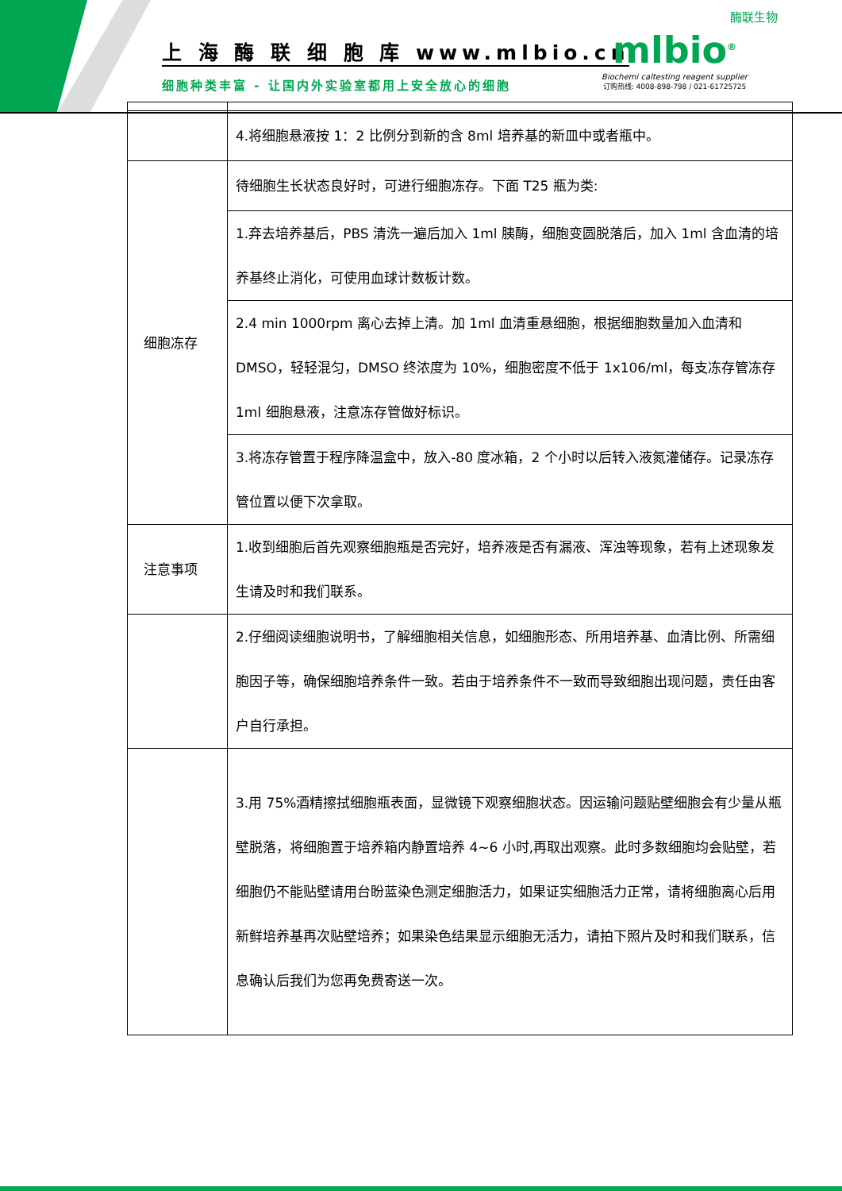上 海 酶 联 细 胞 库 www.mlbio.cn
细胞种类丰富 - 让国内外实验室都用上安全放心的细胞
酶联生物
mlbio<sup>®</sup>
Biochemi caltesting reagent supplier
订购热线: 4008-898-798 / 021-61725725
| | 4.将细胞悬液按 1：2 比例分到新的含 8ml 培养基的新皿中或者瓶中。 |
| 细胞冻存 | 待细胞生长状态良好时，可进行细胞冻存。下面 T25 瓶为类: |
| | 1.弃去培养基后，PBS 清洗一遍后加入 1ml 胰酶，细胞变圆脱落后，加入 1ml 含血清的培养基终止消化，可使用血球计数板计数。 |
| | 2.4 min 1000rpm 离心去掉上清。加 1ml 血清重悬细胞，根据细胞数量加入血清和 DMSO，轻轻混匀，DMSO 终浓度为 10%，细胞密度不低于 1x106/ml，每支冻存管冻存 1ml 细胞悬液，注意冻存管做好标识。 |
| | 3.将冻存管置于程序降温盒中，放入-80 度冰箱，2 个小时以后转入液氮灌储存。记录冻存管位置以便下次拿取。 |
| 注意事项 | 1.收到细胞后首先观察细胞瓶是否完好，培养液是否有漏液、浑浊等现象，若有上述现象发生请及时和我们联系。 |
| | 2.仔细阅读细胞说明书，了解细胞相关信息，如细胞形态、所用培养基、血清比例、所需细胞因子等，确保细胞培养条件一致。若由于培养条件不一致而导致细胞出现问题，责任由客户自行承担。 |
| | 3.用 75%酒精擦拭细胞瓶表面，显微镜下观察细胞状态。因运输问题贴壁细胞会有少量从瓶壁脱落，将细胞置于培养箱内静置培养 4~6 小时,再取出观察。此时多数细胞均会贴壁，若细胞仍不能贴壁请用台盼蓝染色测定细胞活力，如果证实细胞活力正常，请将细胞离心后用新鲜培养基再次贴壁培养；如果染色结果显示细胞无活力，请拍下照片及时和我们联系，信息确认后我们为您再免费寄送一次。 |